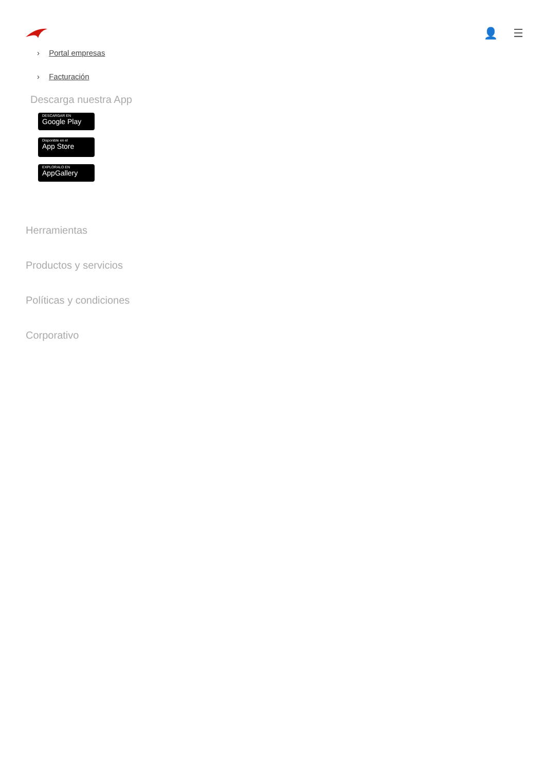› Portal empresas
› Facturación
Descarga nuestra App
DESCARGAR EN
Google Play
Disponible en el
App Store
EXPLORALO EN
AppGallery
Herramientas
Productos y servicios
Políticas y condiciones
Corporativo
👤 ☰